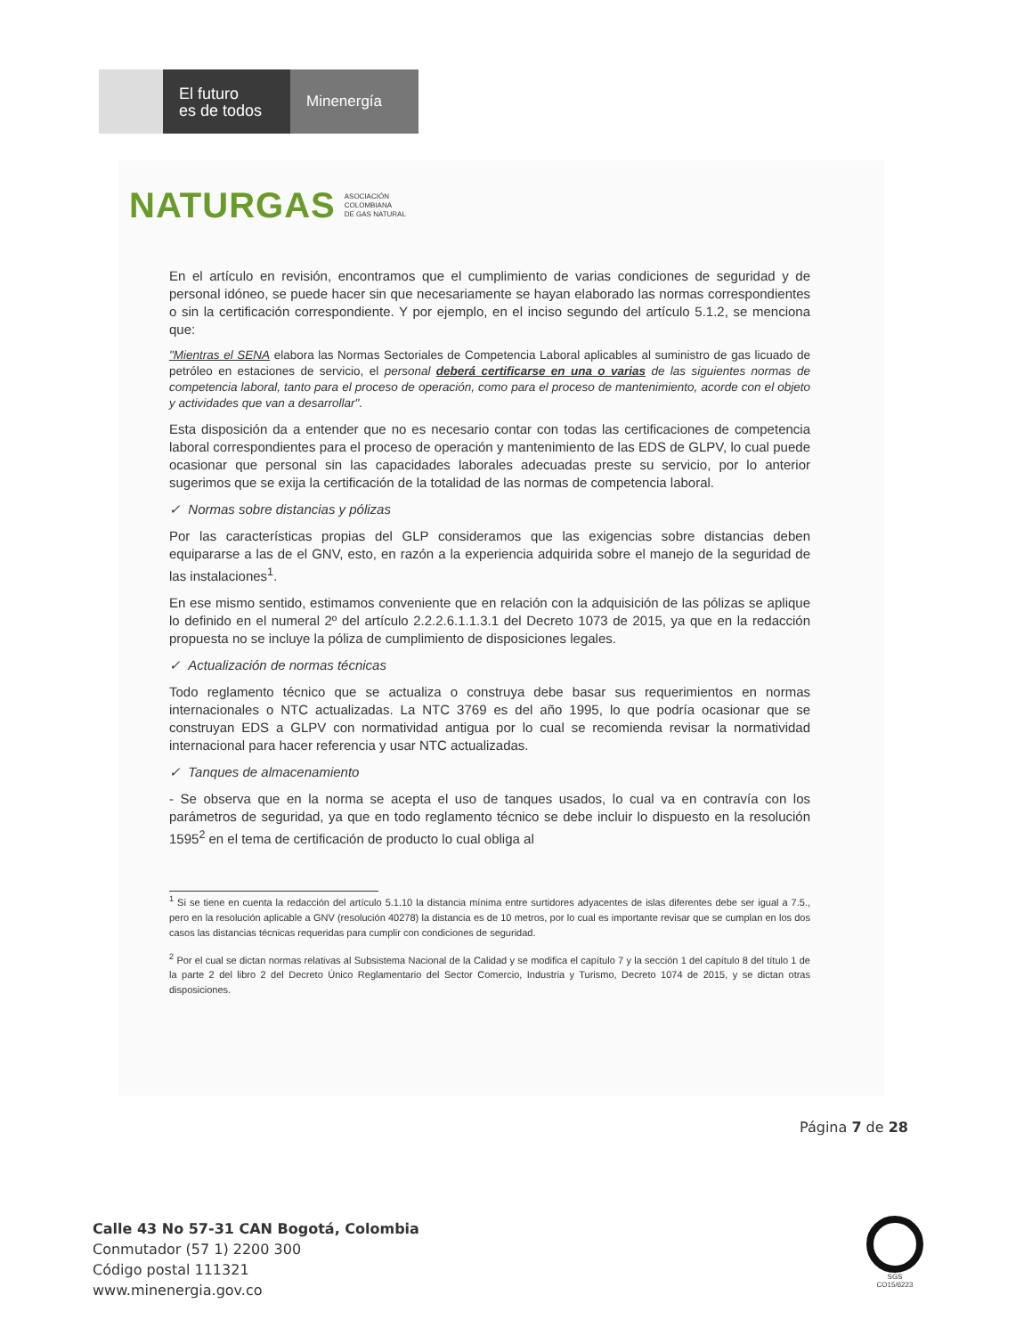El futuro
es de todos
Minenergía
NATURGAS ASOCIACIÓN
COLOMBIANA
DE GAS NATURAL
En el artículo en revisión, encontramos que el cumplimiento de varias condiciones de seguridad y de personal idóneo, se puede hacer sin que necesariamente se hayan elaborado las normas correspondientes o sin la certificación correspondiente. Y por ejemplo, en el inciso segundo del artículo 5.1.2, se menciona que:
"Mientras el SENA elabora las Normas Sectoriales de Competencia Laboral aplicables al suministro de gas licuado de petróleo en estaciones de servicio, el personal deberá certificarse en una o varias de las siguientes normas de competencia laboral, tanto para el proceso de operación, como para el proceso de mantenimiento, acorde con el objeto y actividades que van a desarrollar".
Esta disposición da a entender que no es necesario contar con todas las certificaciones de competencia laboral correspondientes para el proceso de operación y mantenimiento de las EDS de GLPV, lo cual puede ocasionar que personal sin las capacidades laborales adecuadas preste su servicio, por lo anterior sugerimos que se exija la certificación de la totalidad de las normas de competencia laboral.
✓ Normas sobre distancias y pólizas
Por las características propias del GLP consideramos que las exigencias sobre distancias deben equipararse a las de el GNV, esto, en razón a la experiencia adquirida sobre el manejo de la seguridad de las instalaciones<sup>1</sup>.
En ese mismo sentido, estimamos conveniente que en relación con la adquisición de las pólizas se aplique lo definido en el numeral 2º del artículo 2.2.2.6.1.1.3.1 del Decreto 1073 de 2015, ya que en la redacción propuesta no se incluye la póliza de cumplimiento de disposiciones legales.
✓ Actualización de normas técnicas
Todo reglamento técnico que se actualiza o construya debe basar sus requerimientos en normas internacionales o NTC actualizadas. La NTC 3769 es del año 1995, lo que podría ocasionar que se construyan EDS a GLPV con normatividad antigua por lo cual se recomienda revisar la normatividad internacional para hacer referencia y usar NTC actualizadas.
✓ Tanques de almacenamiento
- Se observa que en la norma se acepta el uso de tanques usados, lo cual va en contravía con los parámetros de seguridad, ya que en todo reglamento técnico se debe incluir lo dispuesto en la resolución 1595<sup>2</sup> en el tema de certificación de producto lo cual obliga al
<sup>1</sup> Si se tiene en cuenta la redacción del artículo 5.1.10 la distancia mínima entre surtidores adyacentes de islas diferentes debe ser igual a 7.5., pero en la resolución aplicable a GNV (resolución 40278) la distancia es de 10 metros, por lo cual es importante revisar que se cumplan en los dos casos las distancias técnicas requeridas para cumplir con condiciones de seguridad.
<sup>2</sup> Por el cual se dictan normas relativas al Subsistema Nacional de la Calidad y se modifica el capítulo 7 y la sección 1 del capítulo 8 del título 1 de la parte 2 del libro 2 del Decreto Único Reglamentario del Sector Comercio, Industria y Turismo, Decreto 1074 de 2015, y se dictan otras disposiciones.
Página 7 de 28
Calle 43 No 57-31 CAN Bogotá, Colombia
Conmutador (57 1) 2200 300
Código postal 111321
www.minenergia.gov.co
SGS
CO15/6223